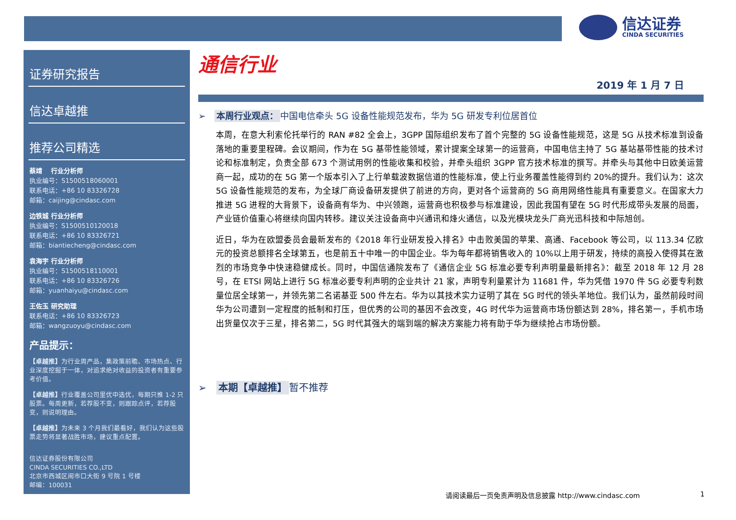信达证券
CINDA SECURITIES
证券研究报告
信达卓越推
推荐公司精选
蔡靖　 行业分析师
执业编号：S1500518060001
联系电话：+86 10 83326728
邮箱：caijing@cindasc.com
边铁城 行业分析师
执业编号：S1500510120018
联系电话：+86 10 83326721
邮箱：biantiecheng@cindasc.com
袁海宇 行业分析师
执业编号：S1500518110001
联系电话：+86 10 83326726
邮箱：yuanhaiyu@cindasc.com
王佐玉 研究助理
联系电话：+86 10 83326723
邮箱：wangzuoyu@cindasc.com
产品提示：
【卓越推】为行业周产品，集政策前瞻、市场热点、行业深度挖掘于一体，对追求绝对收益的投资者有重要参考价值。
【卓越推】行业覆盖公司里优中选优，每期只推 1-2 只股票。每周更新，若荐股不变，则跟踪点评，若荐股变，则说明理由。
【卓越推】为未来 3 个月我们最看好，我们认为这些股票走势将显著战胜市场，建议重点配置。
信达证券股份有限公司
CINDA SECURITIES CO.,LTD
北京市西城区闹市口大街 9 号院 1 号楼
邮编：100031
通信行业
2019 年 1 月 7 日
➢　本周行业观点： 中国电信牵头 5G 设备性能规范发布，华为 5G 研发专利位居首位
本周，在意大利索伦托举行的 RAN #82 全会上，3GPP 国际组织发布了首个完整的 5G 设备性能规范，这是 5G 从技术标准到设备落地的重要里程碑。会议期间，作为在 5G 基带性能领域，累计提案全球第一的运营商，中国电信主持了 5G 基站基带性能的技术讨论和标准制定，负责全部 673 个测试用例的性能收集和校验，并牵头组织 3GPP 官方技术标准的撰写。并牵头与其他中日欧美运营商一起，成功的在 5G 第一个版本引入了上行单载波数据信道的性能标准，使上行业务覆盖性能得到约 20%的提升。我们认为：这次 5G 设备性能规范的发布，为全球厂商设备研发提供了前进的方向，更对各个运营商的 5G 商用网络性能具有重要意义。在国家大力推进 5G 进程的大背景下，设备商有华为、中兴领跑，运营商也积极参与标准建设，因此我国有望在 5G 时代形成带头发展的局面，产业链价值重心将继续向国内转移。建议关注设备商中兴通讯和烽火通信，以及光模块龙头厂商光迅科技和中际旭创。
近日，华为在欧盟委员会最新发布的《2018 年行业研发投入排名》中击败美国的苹果、高通、Facebook 等公司，以 113.34 亿欧元的投资总额排名全球第五，也是前五十中唯一的中国企业。华为每年都将销售收入的 10%以上用于研发，持续的高投入使得其在激烈的市场竞争中快速稳健成长。同时，中国信通院发布了《通信企业 5G 标准必要专利声明量最新排名》：截至 2018 年 12 月 28 号，在 ETSI 网站上进行 5G 标准必要专利声明的企业共计 21 家，声明专利量累计为 11681 件，华为凭借 1970 件 5G 必要专利数量位居全球第一，并领先第二名诺基亚 500 件左右。华为以其技术实力证明了其在 5G 时代的领头羊地位。我们认为，虽然前段时间华为公司遭到一定程度的抵制和打压，但优秀的公司的基因不会改变，4G 时代华为运营商市场份额达到 28%，排名第一，手机市场出货量仅次于三星，排名第二，5G 时代其强大的端到端的解决方案能力将有助于华为继续抢占市场份额。
➢　本期【卓越推】 暂不推荐
请阅读最后一页免责声明及信息披露 http://www.cindasc.com
1